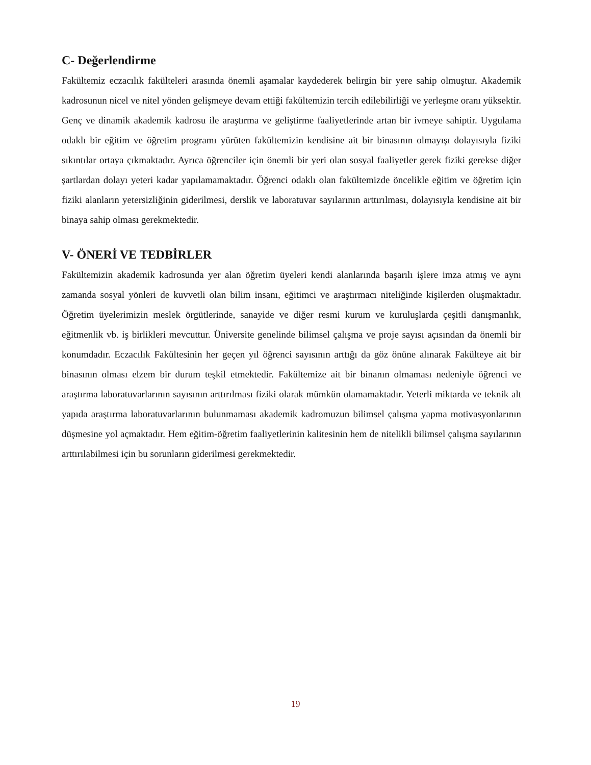C- Değerlendirme
Fakültemiz eczacılık fakülteleri arasında önemli aşamalar kaydederek belirgin bir yere sahip olmuştur. Akademik kadrosunun nicel ve nitel yönden gelişmeye devam ettiği fakültemizin tercih edilebilirliği ve yerleşme oranı yüksektir. Genç ve dinamik akademik kadrosu ile araştırma ve geliştirme faaliyetlerinde artan bir ivmeye sahiptir. Uygulama odaklı bir eğitim ve öğretim programı yürüten fakültemizin kendisine ait bir binasının olmayışı dolayısıyla fiziki sıkıntılar ortaya çıkmaktadır. Ayrıca öğrenciler için önemli bir yeri olan sosyal faaliyetler gerek fiziki gerekse diğer şartlardan dolayı yeteri kadar yapılamamaktadır. Öğrenci odaklı olan fakültemizde öncelikle eğitim ve öğretim için fiziki alanların yetersizliğinin giderilmesi, derslik ve laboratuvar sayılarının arttırılması, dolayısıyla kendisine ait bir binaya sahip olması gerekmektedir.
V- ÖNERİ VE TEDBİRLER
Fakültemizin akademik kadrosunda yer alan öğretim üyeleri kendi alanlarında başarılı işlere imza atmış ve aynı zamanda sosyal yönleri de kuvvetli olan bilim insanı, eğitimci ve araştırmacı niteliğinde kişilerden oluşmaktadır. Öğretim üyelerimizin meslek örgütlerinde, sanayide ve diğer resmi kurum ve kuruluşlarda çeşitli danışmanlık, eğitmenlik vb. iş birlikleri mevcuttur. Üniversite genelinde bilimsel çalışma ve proje sayısı açısından da önemli bir konumdadır. Eczacılık Fakültesinin her geçen yıl öğrenci sayısının arttığı da göz önüne alınarak Fakülteye ait bir binasının olması elzem bir durum teşkil etmektedir. Fakültemize ait bir binanın olmaması nedeniyle öğrenci ve araştırma laboratuvarlarının sayısının arttırılması fiziki olarak mümkün olamamaktadır. Yeterli miktarda ve teknik alt yapıda araştırma laboratuvarlarının bulunmaması akademik kadromuzun bilimsel çalışma yapma motivasyonlarının düşmesine yol açmaktadır. Hem eğitim-öğretim faaliyetlerinin kalitesinin hem de nitelikli bilimsel çalışma sayılarının arttırılabilmesi için bu sorunların giderilmesi gerekmektedir.
19